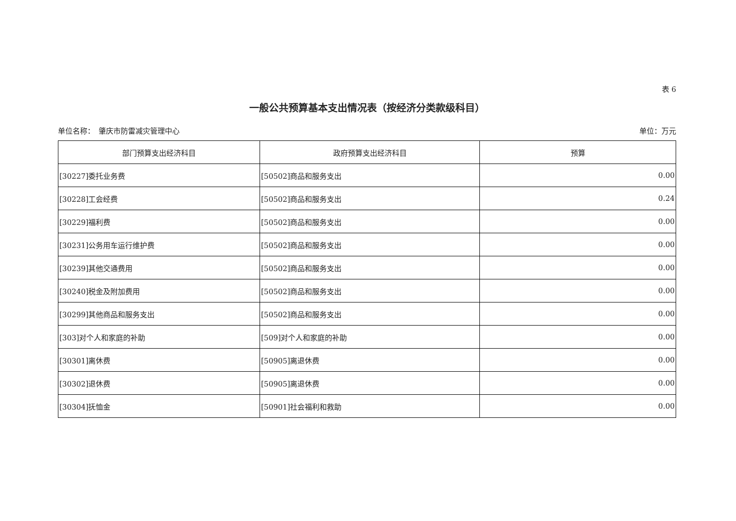表 6
一般公共预算基本支出情况表（按经济分类款级科目）
单位名称：　肇庆市防雷减灾管理中心 单位：万元
| 部门预算支出经济科目 | 政府预算支出经济科目 | 预算 |
| --- | --- | --- |
| [30227]委托业务费 | [50502]商品和服务支出 | 0.00 |
| [30228]工会经费 | [50502]商品和服务支出 | 0.24 |
| [30229]福利费 | [50502]商品和服务支出 | 0.00 |
| [30231]公务用车运行维护费 | [50502]商品和服务支出 | 0.00 |
| [30239]其他交通费用 | [50502]商品和服务支出 | 0.00 |
| [30240]税金及附加费用 | [50502]商品和服务支出 | 0.00 |
| [30299]其他商品和服务支出 | [50502]商品和服务支出 | 0.00 |
| [303]对个人和家庭的补助 | [509]对个人和家庭的补助 | 0.00 |
| [30301]离休费 | [50905]离退休费 | 0.00 |
| [30302]退休费 | [50905]离退休费 | 0.00 |
| [30304]抚恤金 | [50901]社会福利和救助 | 0.00 |